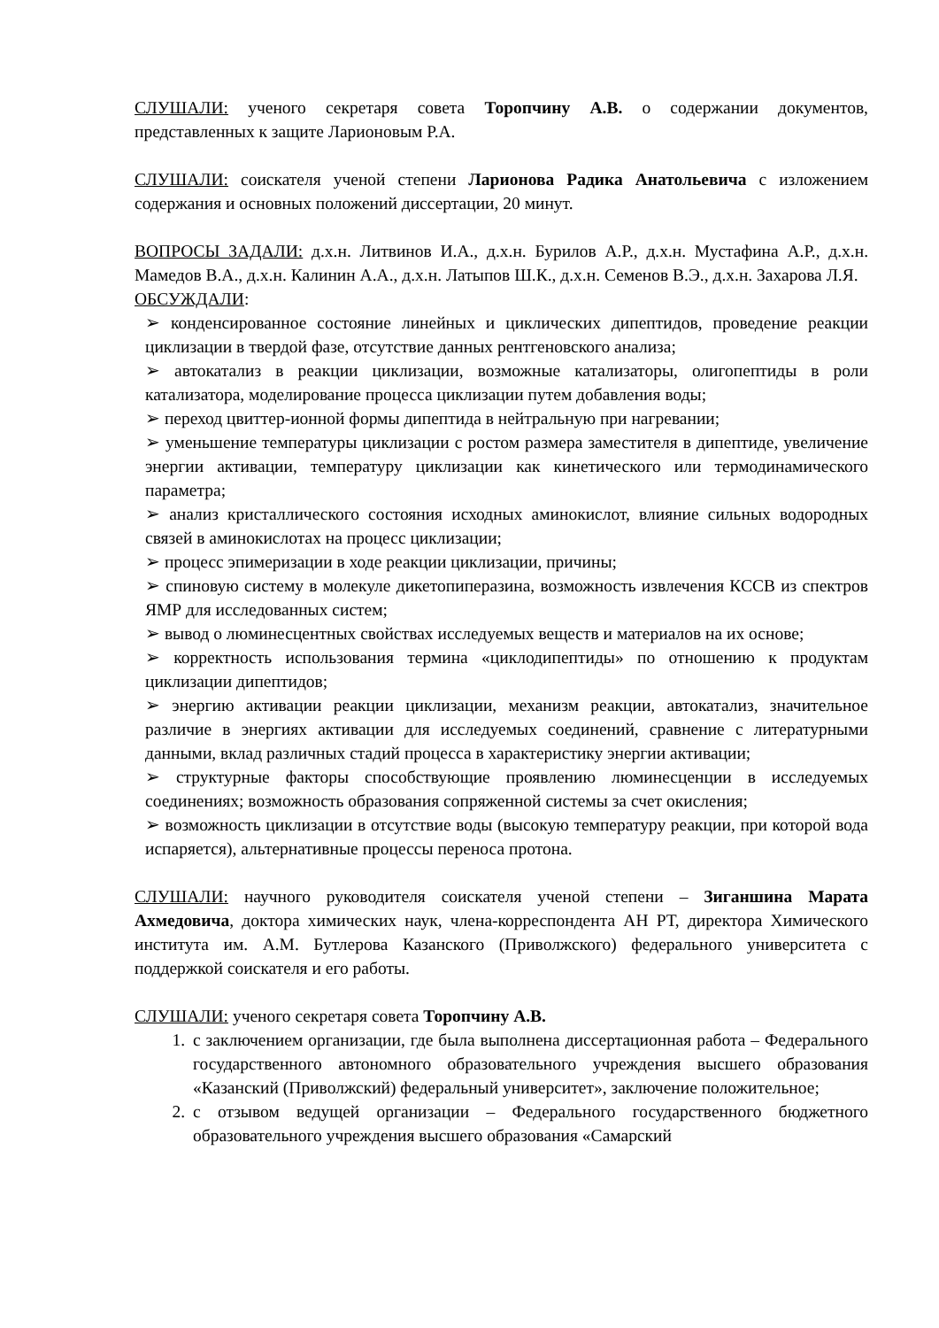СЛУШАЛИ: ученого секретаря совета Торопчину А.В. о содержании документов, представленных к защите Ларионовым Р.А.
СЛУШАЛИ: соискателя ученой степени Ларионова Радика Анатольевича с изложением содержания и основных положений диссертации, 20 минут.
ВОПРОСЫ ЗАДАЛИ: д.х.н. Литвинов И.А., д.х.н. Бурилов А.Р., д.х.н. Мустафина А.Р., д.х.н. Мамедов В.А., д.х.н. Калинин А.А., д.х.н. Латыпов Ш.К., д.х.н. Семенов В.Э., д.х.н. Захарова Л.Я.
ОБСУЖДАЛИ:
➢ конденсированное состояние линейных и циклических дипептидов, проведение реакции циклизации в твердой фазе, отсутствие данных рентгеновского анализа;
➢ автокатализ в реакции циклизации, возможные катализаторы, олигопептиды в роли катализатора, моделирование процесса циклизации путем добавления воды;
➢ переход цвиттер-ионной формы дипептида в нейтральную при нагревании;
➢ уменьшение температуры циклизации с ростом размера заместителя в дипептиде, увеличение энергии активации, температуру циклизации как кинетического или термодинамического параметра;
➢ анализ кристаллического состояния исходных аминокислот, влияние сильных водородных связей в аминокислотах на процесс циклизации;
➢ процесс эпимеризации в ходе реакции циклизации, причины;
➢ спиновую систему в молекуле дикетопиперазина, возможность извлечения КССВ из спектров ЯМР для исследованных систем;
➢ вывод о люминесцентных свойствах исследуемых веществ и материалов на их основе;
➢ корректность использования термина «циклодипептиды» по отношению к продуктам циклизации дипептидов;
➢ энергию активации реакции циклизации, механизм реакции, автокатализ, значительное различие в энергиях активации для исследуемых соединений, сравнение с литературными данными, вклад различных стадий процесса в характеристику энергии активации;
➢ структурные факторы способствующие проявлению люминесценции в исследуемых соединениях; возможность образования сопряженной системы за счет окисления;
➢ возможность циклизации в отсутствие воды (высокую температуру реакции, при которой вода испаряется), альтернативные процессы переноса протона.
СЛУШАЛИ: научного руководителя соискателя ученой степени – Зиганшина Марата Ахмедовича, доктора химических наук, члена-корреспондента АН РТ, директора Химического института им. А.М. Бутлерова Казанского (Приволжского) федерального университета с поддержкой соискателя и его работы.
СЛУШАЛИ: ученого секретаря совета Торопчину А.В.
1. с заключением организации, где была выполнена диссертационная работа – Федерального государственного автономного образовательного учреждения высшего образования «Казанский (Приволжский) федеральный университет», заключение положительное;
2. с отзывом ведущей организации – Федерального государственного бюджетного образовательного учреждения высшего образования «Самарский